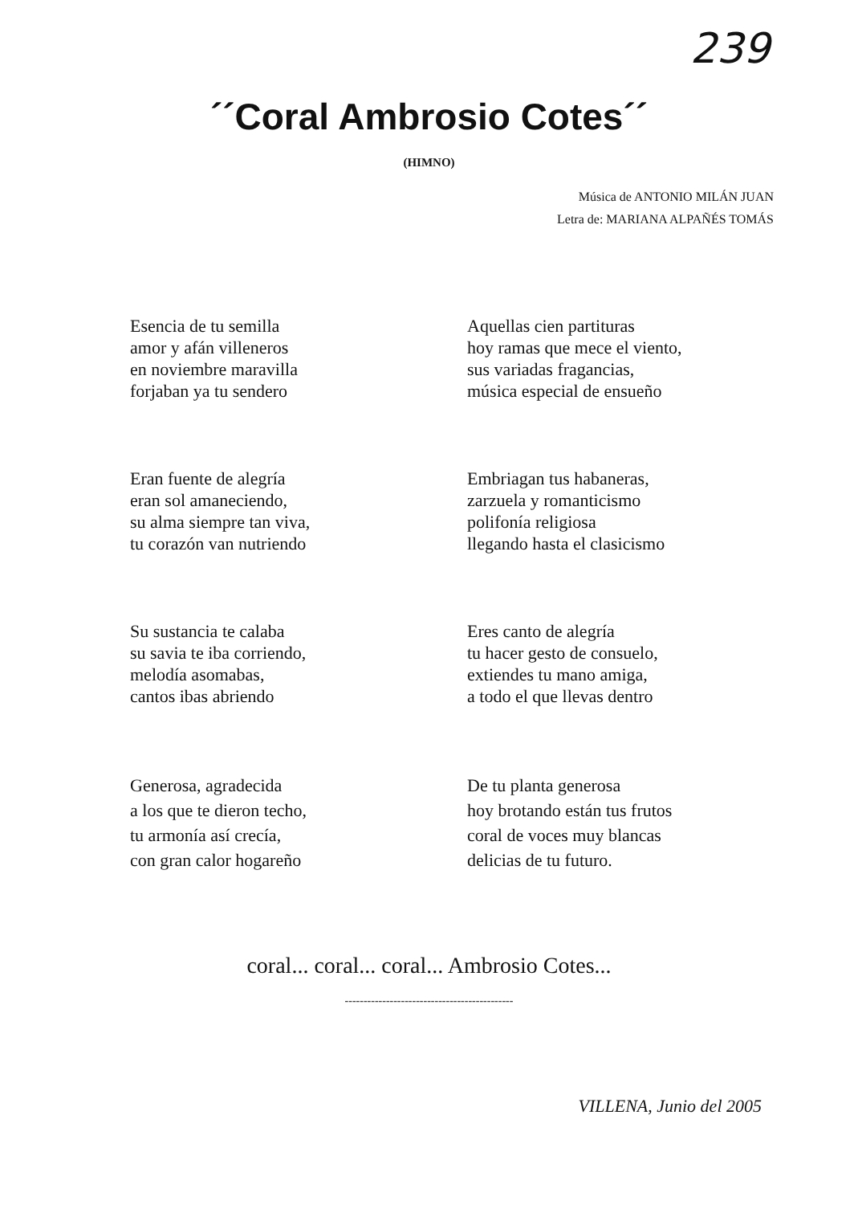239
´´Coral Ambrosio Cotes´´
(HIMNO)
Música de ANTONIO MILÁN JUAN
Letra de: MARIANA ALPAÑÉS TOMÁS
Esencia de tu semilla
amor y afán villeneros
en noviembre maravilla
forjaban ya tu sendero
Aquellas cien partituras
hoy ramas que mece el viento,
sus variadas fragancias,
música especial de ensueño
Eran fuente de alegría
eran sol amaneciendo,
su alma siempre tan viva,
tu corazón van nutriendo
Embriagan tus habaneras,
zarzuela y romanticismo
polifonía religiosa
llegando hasta el clasicismo
Su sustancia te calaba
su savia te iba corriendo,
melodía asomabas,
cantos ibas abriendo
Eres canto de alegría
tu hacer gesto de consuelo,
extiendes tu mano amiga,
a todo el que llevas dentro
Generosa, agradecida
a los que te dieron techo,
tu armonía así crecía,
con gran calor hogareño
De tu planta generosa
hoy brotando están tus frutos
coral de voces muy blancas
delicias de tu futuro.
coral... coral... coral... Ambrosio Cotes...
---------------------------------------------
VILLENA, Junio del 2005